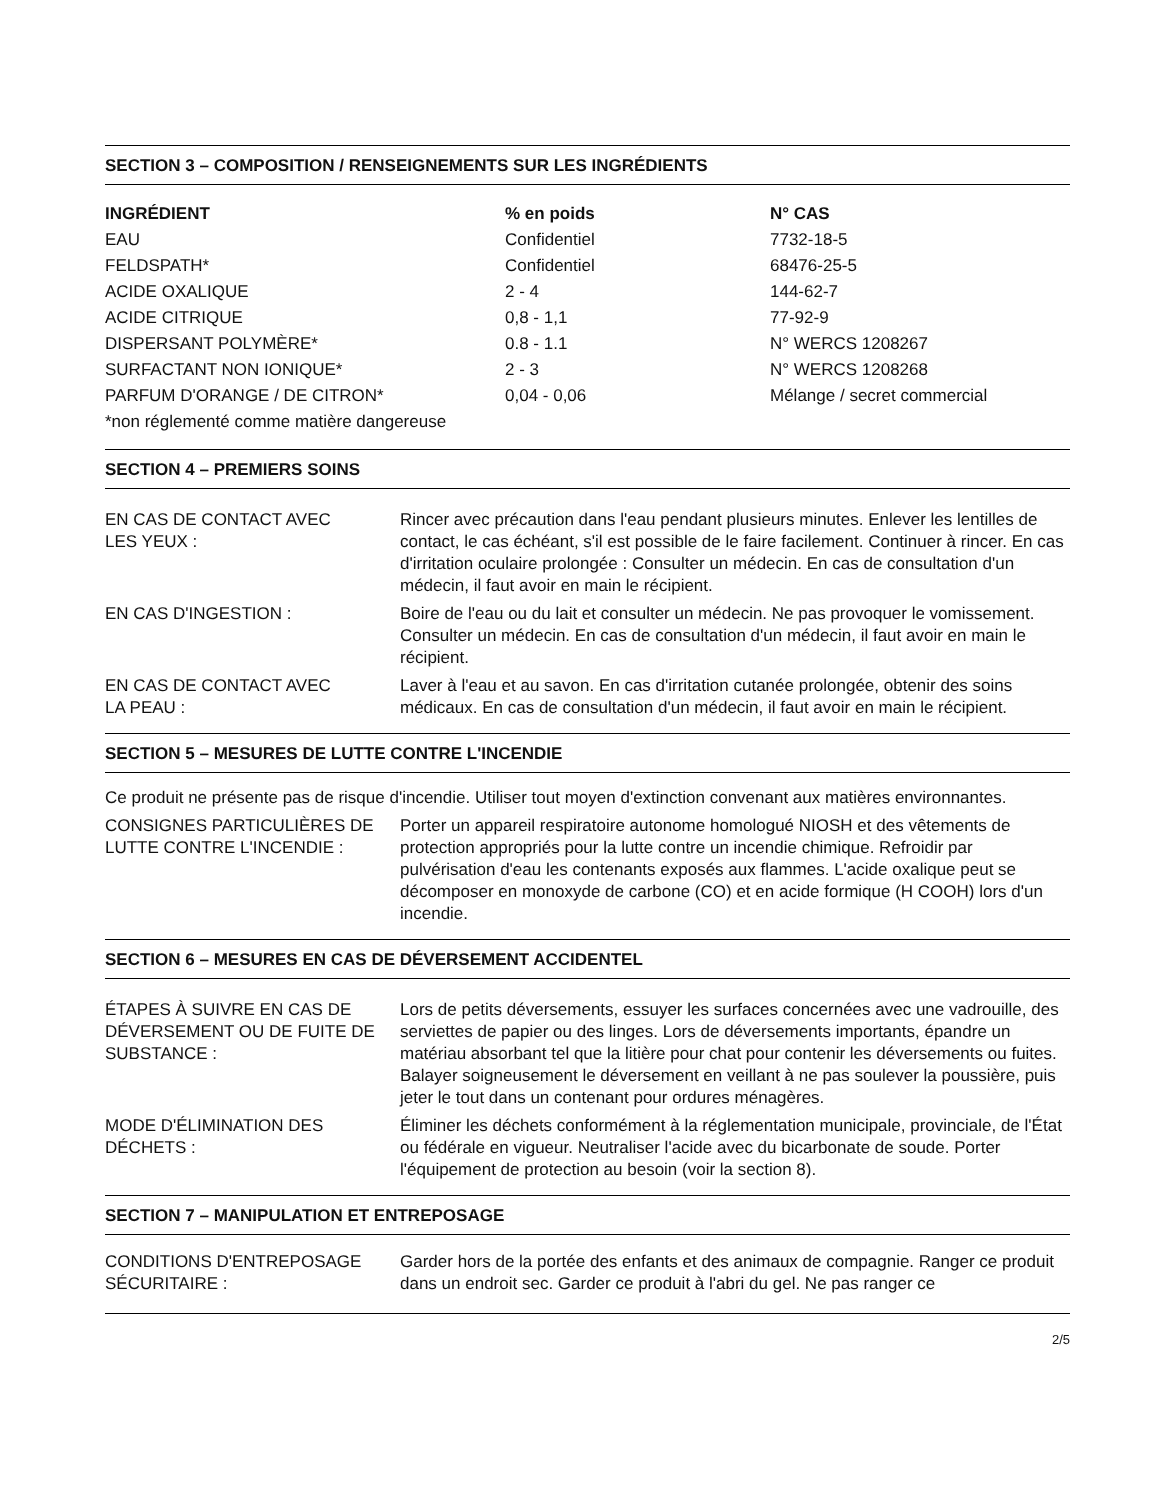SECTION 3 – COMPOSITION / RENSEIGNEMENTS SUR LES INGRÉDIENTS
| INGRÉDIENT | % en poids | N° CAS |
| --- | --- | --- |
| EAU | Confidentiel | 7732-18-5 |
| FELDSPATH* | Confidentiel | 68476-25-5 |
| ACIDE OXALIQUE | 2 - 4 | 144-62-7 |
| ACIDE CITRIQUE | 0,8 - 1,1 | 77-92-9 |
| DISPERSANT POLYMÈRE* | 0.8 - 1.1 | N° WERCS 1208267 |
| SURFACTANT NON IONIQUE* | 2 - 3 | N° WERCS 1208268 |
| PARFUM D'ORANGE / DE CITRON* | 0,04 - 0,06 | Mélange / secret commercial |
| *non réglementé comme matière dangereuse | | |
SECTION 4 – PREMIERS SOINS
EN CAS DE CONTACT AVEC
LES YEUX :
Rincer avec précaution dans l'eau pendant plusieurs minutes. Enlever les lentilles de contact, le cas échéant, s'il est possible de le faire facilement. Continuer à rincer. En cas d'irritation oculaire prolongée : Consulter un médecin. En cas de consultation d'un médecin, il faut avoir en main le récipient.
EN CAS D'INGESTION : Boire de l'eau ou du lait et consulter un médecin. Ne pas provoquer le vomissement. Consulter un médecin. En cas de consultation d'un médecin, il faut avoir en main le récipient.
EN CAS DE CONTACT AVEC
LA PEAU :
Laver à l'eau et au savon. En cas d'irritation cutanée prolongée, obtenir des soins médicaux. En cas de consultation d'un médecin, il faut avoir en main le récipient.
SECTION 5 – MESURES DE LUTTE CONTRE L'INCENDIE
Ce produit ne présente pas de risque d'incendie. Utiliser tout moyen d'extinction convenant aux matières environnantes.
CONSIGNES PARTICULIÈRES DE
LUTTE CONTRE L'INCENDIE :
Porter un appareil respiratoire autonome homologué NIOSH et des vêtements de protection appropriés pour la lutte contre un incendie chimique. Refroidir par pulvérisation d'eau les contenants exposés aux flammes. L'acide oxalique peut se décomposer en monoxyde de carbone (CO) et en acide formique (H COOH) lors d'un incendie.
SECTION 6 – MESURES EN CAS DE DÉVERSEMENT ACCIDENTEL
ÉTAPES À SUIVRE EN CAS DE
DÉVERSEMENT OU DE FUITE DE
SUBSTANCE :
Lors de petits déversements, essuyer les surfaces concernées avec une vadrouille, des serviettes de papier ou des linges. Lors de déversements importants, épandre un matériau absorbant tel que la litière pour chat pour contenir les déversements ou fuites. Balayer soigneusement le déversement en veillant à ne pas soulever la poussière, puis jeter le tout dans un contenant pour ordures ménagères.
MODE D'ÉLIMINATION DES
DÉCHETS :
Éliminer les déchets conformément à la réglementation municipale, provinciale, de l'État ou fédérale en vigueur. Neutraliser l'acide avec du bicarbonate de soude. Porter l'équipement de protection au besoin (voir la section 8).
SECTION 7 – MANIPULATION ET ENTREPOSAGE
CONDITIONS D'ENTREPOSAGE
SÉCURITAIRE :
Garder hors de la portée des enfants et des animaux de compagnie. Ranger ce produit dans un endroit sec. Garder ce produit à l'abri du gel. Ne pas ranger ce
2/5